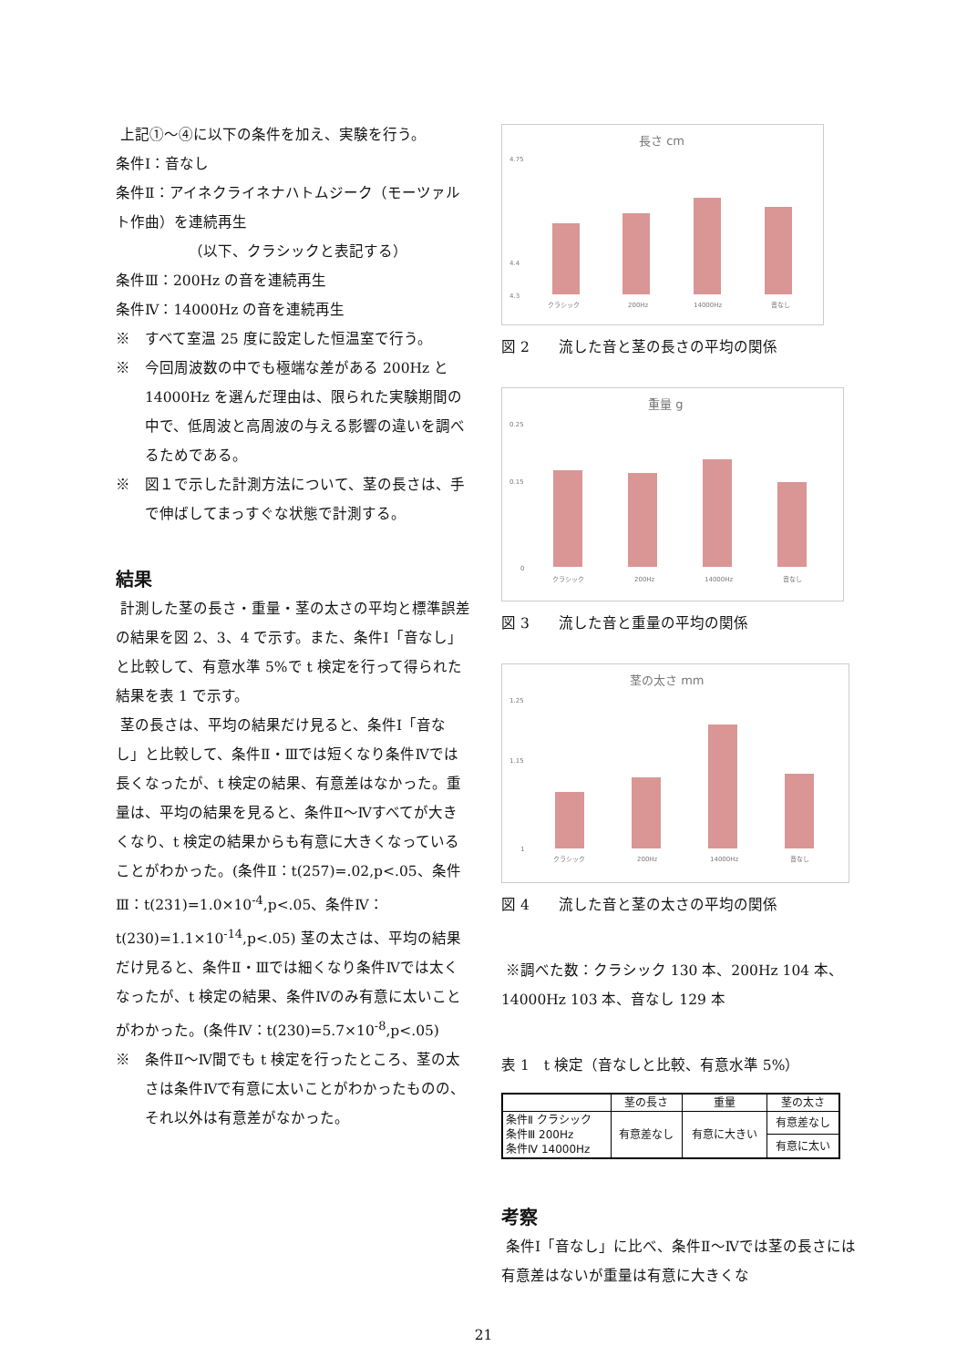上記①～④に以下の条件を加え、実験を行う。
条件Ⅰ：音なし
条件Ⅱ：アイネクライネナハトムジーク（モーツァルト作曲）を連続再生
（以下、クラシックと表記する）
条件Ⅲ：200Hz の音を連続再生
条件Ⅳ：14000Hz の音を連続再生
※　すべて室温 25 度に設定した恒温室で行う。
※　今回周波数の中でも極端な差がある 200Hz と 14000Hz を選んだ理由は、限られた実験期間の中で、低周波と高周波の与える影響の違いを調べるためである。
※　図１で示した計測方法について、茎の長さは、手で伸ばしてまっすぐな状態で計測する。
結果
計測した茎の長さ・重量・茎の太さの平均と標準誤差の結果を図 2、3、4 で示す。また、条件Ⅰ「音なし」と比較して、有意水準 5%で t 検定を行って得られた結果を表 1 で示す。
茎の長さは、平均の結果だけ見ると、条件Ⅰ「音なし」と比較して、条件Ⅱ・Ⅲでは短くなり条件Ⅳでは長くなったが、t 検定の結果、有意差はなかった。重量は、平均の結果を見ると、条件Ⅱ～Ⅳすべてが大きくなり、t 検定の結果からも有意に大きくなっていることがわかった。(条件Ⅱ：t(257)=.02,p<.05、条件Ⅲ：t(231)=1.0×10<sup>-4</sup>,p<.05、条件Ⅳ：t(230)=1.1×10<sup>-14</sup>,p<.05) 茎の太さは、平均の結果だけ見ると、条件Ⅱ・Ⅲでは細くなり条件Ⅳでは太くなったが、t 検定の結果、条件Ⅳのみ有意に太いことがわかった。(条件Ⅳ：t(230)=5.7×10<sup>-8</sup>,p<.05)
※　条件Ⅱ～Ⅳ間でも t 検定を行ったところ、茎の太さは条件Ⅳで有意に太いことがわかったものの、それ以外は有意差がなかった。
長さ cm
4.75
4.4
4.3
クラシック
200Hz
14000Hz
音なし
図 2　　流した音と茎の長さの平均の関係
重量 g
0.25
0.15
0
クラシック
200Hz
14000Hz
音なし
図 3　　流した音と重量の平均の関係
茎の太さ mm
1.25
1.15
1
クラシック
200Hz
14000Hz
音なし
図 4　　流した音と茎の太さの平均の関係
※調べた数：クラシック 130 本、200Hz 104 本、14000Hz 103 本、音なし 129 本
表 1　t 検定（音なしと比較、有意水準 5%）
| | 茎の長さ | 重量 | 茎の太さ |
| --- | --- | --- | --- |
| 条件Ⅱ クラシック 条件Ⅲ 200Hz 条件Ⅳ 14000Hz | 有意差なし | 有意に大きい | 有意差なし |
| | | | 有意に太い |
考察
条件Ⅰ「音なし」に比べ、条件Ⅱ～Ⅳでは茎の長さには有意差はないが重量は有意に大きくな
21